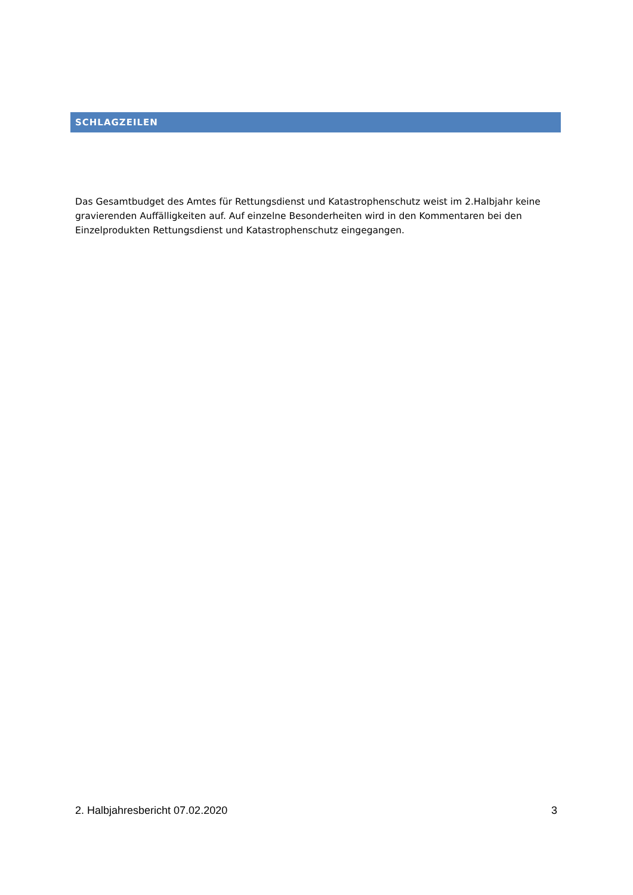SCHLAGZEILEN
Das Gesamtbudget des Amtes für Rettungsdienst und Katastrophenschutz weist im 2.Halbjahr keine gravierenden Auffälligkeiten auf. Auf einzelne Besonderheiten wird in den Kommentaren bei den Einzelprodukten Rettungsdienst und Katastrophenschutz eingegangen.
2. Halbjahresbericht 07.02.2020 3